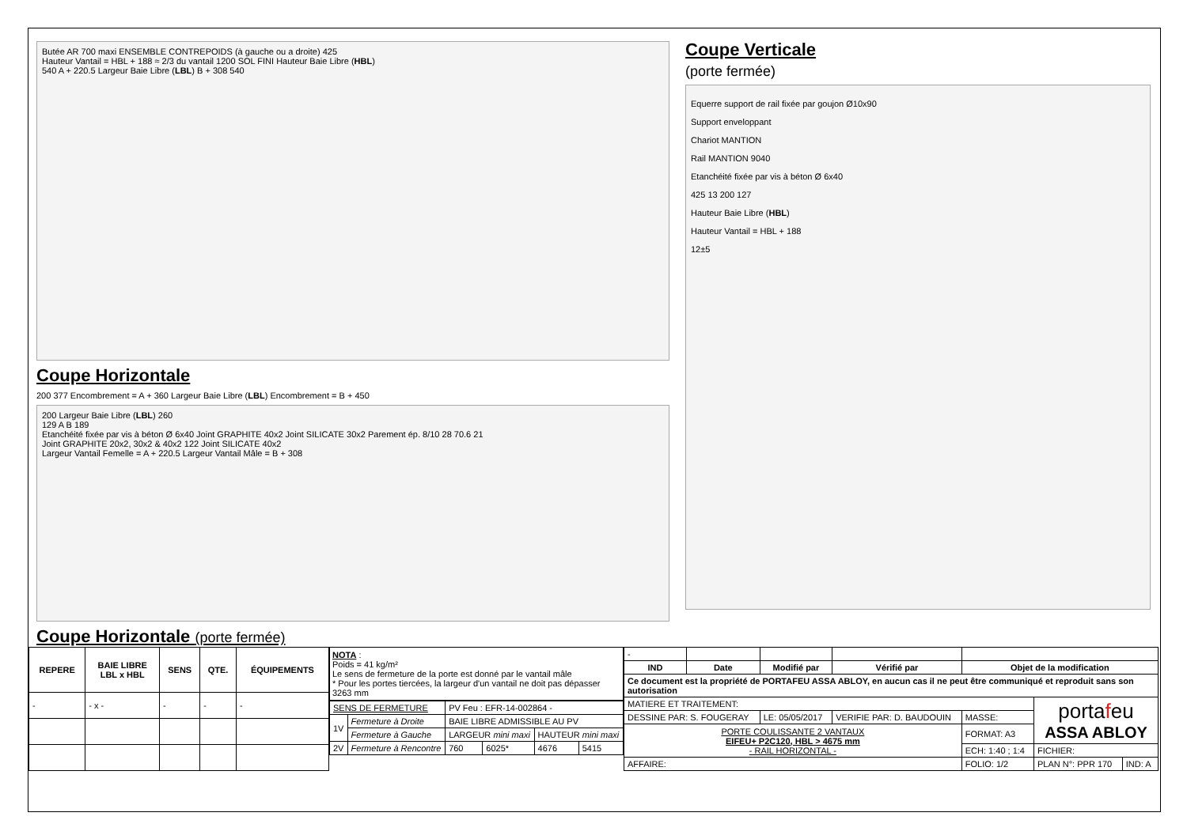Butée AR 700 maxi ENSEMBLE CONTREPOIDS (à gauche ou a droite) 425
Hauteur Vantail = HBL + 188 ≈ 2/3 du vantail 1200 SOL FINI Hauteur Baie Libre (HBL)
540 A + 220.5 Largeur Baie Libre (LBL) B + 308 540
Coupe Horizontale
200 377 Encombrement = A + 360 Largeur Baie Libre (LBL) Encombrement = B + 450
200 Largeur Baie Libre (LBL) 260
129 A B 189
Etanchéité fixée par vis à béton Ø 6x40 Joint GRAPHITE 40x2 Joint SILICATE 30x2 Parement ép. 8/10 28 70.6 21
Joint GRAPHITE 20x2, 30x2 & 40x2 122 Joint SILICATE 40x2
Largeur Vantail Femelle = A + 220.5 Largeur Vantail Mâle = B + 308
Coupe Horizontale (porte fermée)
Coupe Verticale
(porte fermée)
Equerre support de rail fixée par goujon Ø10x90
Support enveloppant
Chariot MANTION
Rail MANTION 9040
Etanchéité fixée par vis à béton Ø 6x40
425 13 200 127
Hauteur Baie Libre (HBL)
Hauteur Vantail = HBL + 188
12±5
| REPERE | BAIE LIBRE LBL x HBL | SENS | QTE. | ÉQUIPEMENTS |
| --- | --- | --- | --- | --- |
| - | - x - | - | - | - |
NOTA :
Poids = 41 kg/m²
Le sens de fermeture de la porte est donné par le vantail mâle
* Pour les portes tiercées, la largeur d'un vantail ne doit pas dépasser 3263 mm
| SENS DE FERMETURE | | PV Feu : EFR-14-002864 - | | | |
| 1V | Fermeture à Droite | BAIE LIBRE ADMISSIBLE AU PV | | | |
| | Fermeture à Gauche | LARGEUR mini maxi | | HAUTEUR mini maxi | |
| 2V | Fermeture à Rencontre | 760 | 6025* | 4676 | 5415 |
| - | | | | | | |
| IND | Date | Modifié par | Vérifié par | Objet de la modification | | |
| Ce document est la propriété de PORTAFEU ASSA ABLOY, en aucun cas il ne peut être communiqué et reproduit sans son autorisation | | | | | | |
| MATIERE ET TRAITEMENT: | | | | | porta f eu ASSA ABLOY | |
| DESSINE PAR: S. FOUGERAY | | LE: 05/05/2017 | VERIFIE PAR: D. BAUDOUIN | MASSE: | | |
| PORTE COULISSANTE 2 VANTAUX EIFEU+ P2C120, HBL > 4675 mm - RAIL HORIZONTAL - | | | | FORMAT: A3 | | |
| | | | | ECH: 1:40 ; 1:4 | FICHIER: | |
| AFFAIRE: | | | | FOLIO: 1/2 | PLAN N°: PPR 170 | IND: A |